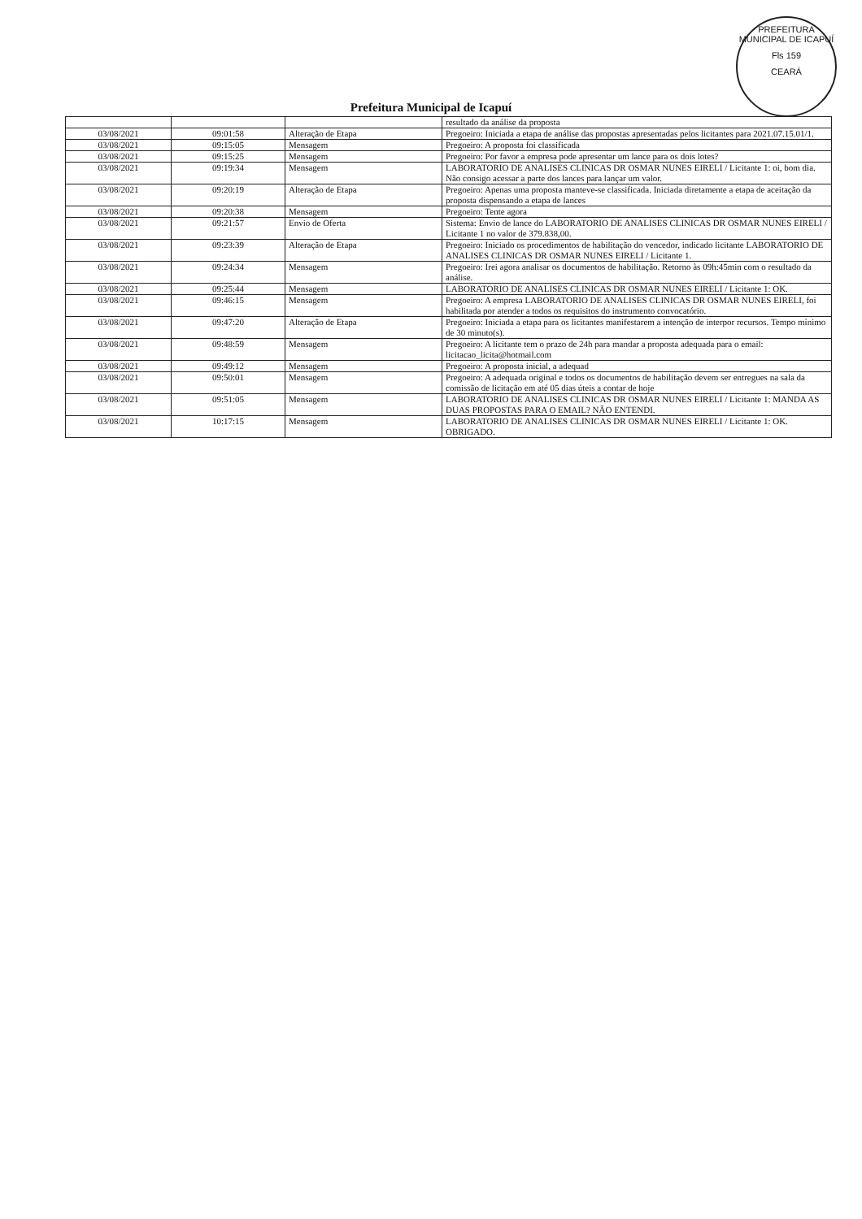PREFEITURA MUNICIPAL DE ICAPUÍ
Fls 159
CEARÁ
Prefeitura Municipal de Icapuí
| | | | resultado da análise da proposta |
| 03/08/2021 | 09:01:58 | Alteração de Etapa | Pregoeiro: Iniciada a etapa de análise das propostas apresentadas pelos licitantes para 2021.07.15.01/1. |
| 03/08/2021 | 09:15:05 | Mensagem | Pregoeiro: A proposta foi classificada |
| 03/08/2021 | 09:15:25 | Mensagem | Pregoeiro: Por favor a empresa pode apresentar um lance para os dois lotes? |
| 03/08/2021 | 09:19:34 | Mensagem | LABORATORIO DE ANALISES CLINICAS DR OSMAR NUNES EIRELI / Licitante 1: oi, bom dia. Não consigo acessar a parte dos lances para lançar um valor. |
| 03/08/2021 | 09:20:19 | Alteração de Etapa | Pregoeiro: Apenas uma proposta manteve-se classificada. Iniciada diretamente a etapa de aceitação da proposta dispensando a etapa de lances |
| 03/08/2021 | 09:20:38 | Mensagem | Pregoeiro: Tente agora |
| 03/08/2021 | 09:21:57 | Envio de Oferta | Sistema: Envio de lance do LABORATORIO DE ANALISES CLINICAS DR OSMAR NUNES EIRELI / Licitante 1 no valor de 379.838,00. |
| 03/08/2021 | 09:23:39 | Alteração de Etapa | Pregoeiro: Iniciado os procedimentos de habilitação do vencedor, indicado licitante LABORATORIO DE ANALISES CLINICAS DR OSMAR NUNES EIRELI / Licitante 1. |
| 03/08/2021 | 09:24:34 | Mensagem | Pregoeiro: Irei agora analisar os documentos de habilitação. Retorno às 09h:45min com o resultado da análise. |
| 03/08/2021 | 09:25:44 | Mensagem | LABORATORIO DE ANALISES CLINICAS DR OSMAR NUNES EIRELI / Licitante 1: OK. |
| 03/08/2021 | 09:46:15 | Mensagem | Pregoeiro: A empresa LABORATORIO DE ANALISES CLINICAS DR OSMAR NUNES EIRELI, foi habilitada por atender a todos os requisitos do instrumento convocatório. |
| 03/08/2021 | 09:47:20 | Alteração de Etapa | Pregoeiro: Iniciada a etapa para os licitantes manifestarem a intenção de interpor recursos. Tempo mínimo de 30 minuto(s). |
| 03/08/2021 | 09:48:59 | Mensagem | Pregoeiro: A licitante tem o prazo de 24h para mandar a proposta adequada para o email: licitacao_licita@hotmail.com |
| 03/08/2021 | 09:49:12 | Mensagem | Pregoeiro: A proposta inicial, a adequad |
| 03/08/2021 | 09:50:01 | Mensagem | Pregoeiro: A adequada original e todos os documentos de habilitação devem ser entregues na sala da comissão de licitação em até 05 dias úteis a contar de hoje |
| 03/08/2021 | 09:51:05 | Mensagem | LABORATORIO DE ANALISES CLINICAS DR OSMAR NUNES EIRELI / Licitante 1: MANDA AS DUAS PROPOSTAS PARA O EMAIL? NÃO ENTENDI. |
| 03/08/2021 | 10:17:15 | Mensagem | LABORATORIO DE ANALISES CLINICAS DR OSMAR NUNES EIRELI / Licitante 1: OK. OBRIGADO. |